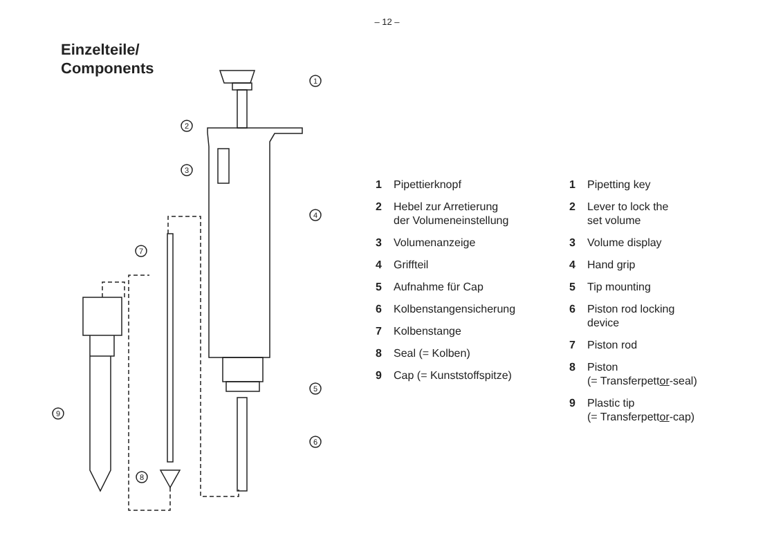– 12 –
Einzelteile/
Components
1
2
3
4
7
9
5
6
8
1 Pipettierknopf
2 Hebel zur Arretierung
der Volumeneinstellung
3 Volumenanzeige
4 Griffteil
5 Aufnahme für Cap
6 Kolbenstangensicherung
7 Kolbenstange
8 Seal (= Kolben)
9 Cap (= Kunststoffspitze)
1 Pipetting key
2 Lever to lock the
set volume
3 Volume display
4 Hand grip
5 Tip mounting
6 Piston rod locking
device
7 Piston rod
8 Piston
(= Transferpettor-seal)
9 Plastic tip
(= Transferpettor-cap)